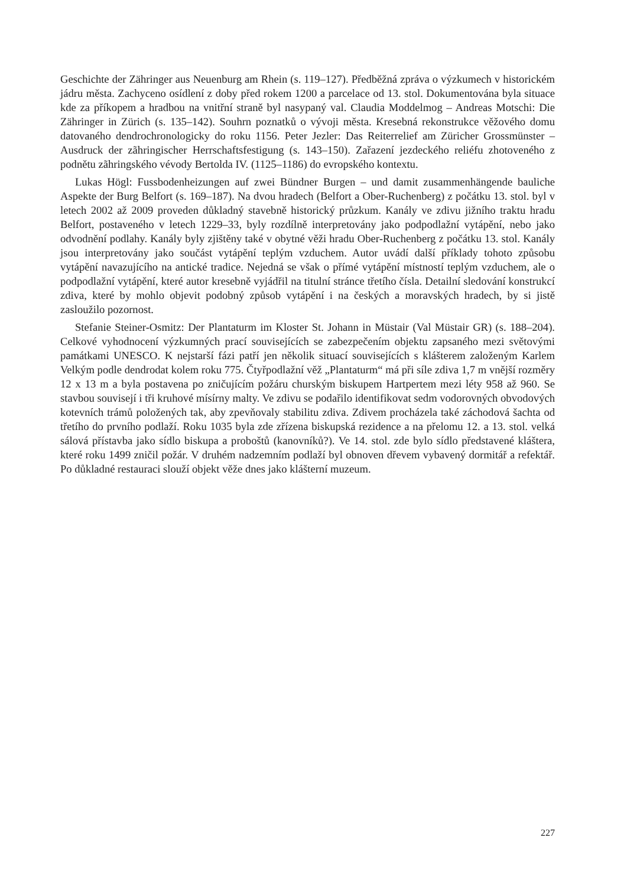Geschichte der Zähringer aus Neuenburg am Rhein (s. 119–127). Předběžná zpráva o výzkumech v historickém jádru města. Zachyceno osídlení z doby před rokem 1200 a parcelace od 13. stol. Dokumentována byla situace kde za příkopem a hradbou na vnitřní straně byl nasypaný val. Claudia Moddelmog – Andreas Motschi: Die Zähringer in Zürich (s. 135–142). Souhrn poznatků o vývoji města. Kresebná rekonstrukce věžového domu datovaného dendrochronologicky do roku 1156. Peter Jezler: Das Reiterrelief am Züricher Grossmünster – Ausdruck der zãhringischer Herrschaftsfestigung (s. 143–150). Zařazení jezdeckého reliéfu zhotoveného z podnětu zãhringského vévody Bertolda IV. (1125–1186) do evropského kontextu.
Lukas Högl: Fussbodenheizungen auf zwei Bündner Burgen – und damit zusammenhängende bauliche Aspekte der Burg Belfort (s. 169–187). Na dvou hradech (Belfort a Ober-Ruchenberg) z počátku 13. stol. byl v letech 2002 až 2009 proveden důkladný stavebně historický průzkum. Kanály ve zdivu jižního traktu hradu Belfort, postaveného v letech 1229–33, byly rozdílně interpretovány jako podpodlažní vytápění, nebo jako odvodnění podlahy. Kanály byly zjištěny také v obytné věži hradu Ober-Ruchenberg z počátku 13. stol. Kanály jsou interpretovány jako součást vytápění teplým vzduchem. Autor uvádí další příklady tohoto způsobu vytápění navazujícího na antické tradice. Nejedná se však o přímé vytápění místností teplým vzduchem, ale o podpodlažní vytápění, které autor kresebně vyjádřil na titulní stránce třetího čísla. Detailní sledování konstrukcí zdiva, které by mohlo objevit podobný způsob vytápění i na českých a moravských hradech, by si jistě zasloužilo pozornost.
Stefanie Steiner-Osmitz: Der Plantaturm im Kloster St. Johann in Müstair (Val Müstair GR) (s. 188–204). Celkové vyhodnocení výzkumných prací souvisejících se zabezpečením objektu zapsaného mezi světovými památkami UNESCO. K nejstarší fázi patří jen několik situací souvisejících s klášterem založeným Karlem Velkým podle dendrodat kolem roku 775. Čtyřpodlažní věž „Plantaturm“ má při síle zdiva 1,7 m vnější rozměry 12 x 13 m a byla postavena po zničujícím požáru churským biskupem Hartpertem mezi léty 958 až 960. Se stavbou souvisejí i tři kruhové mísírny malty. Ve zdivu se podařilo identifikovat sedm vodorovných obvodových kotevních trámů položených tak, aby zpevňovaly stabilitu zdiva. Zdivem procházela také záchodová šachta od třetího do prvního podlaží. Roku 1035 byla zde zřízena biskupská rezidence a na přelomu 12. a 13. stol. velká sálová přístavba jako sídlo biskupa a proboštů (kanovníků?). Ve 14. stol. zde bylo sídlo představené kláštera, které roku 1499 zničil požár. V druhém nadzemním podlaží byl obnoven dřevem vybavený dormitář a refektář. Po důkladné restauraci slouží objekt věže dnes jako klášterní muzeum.
227